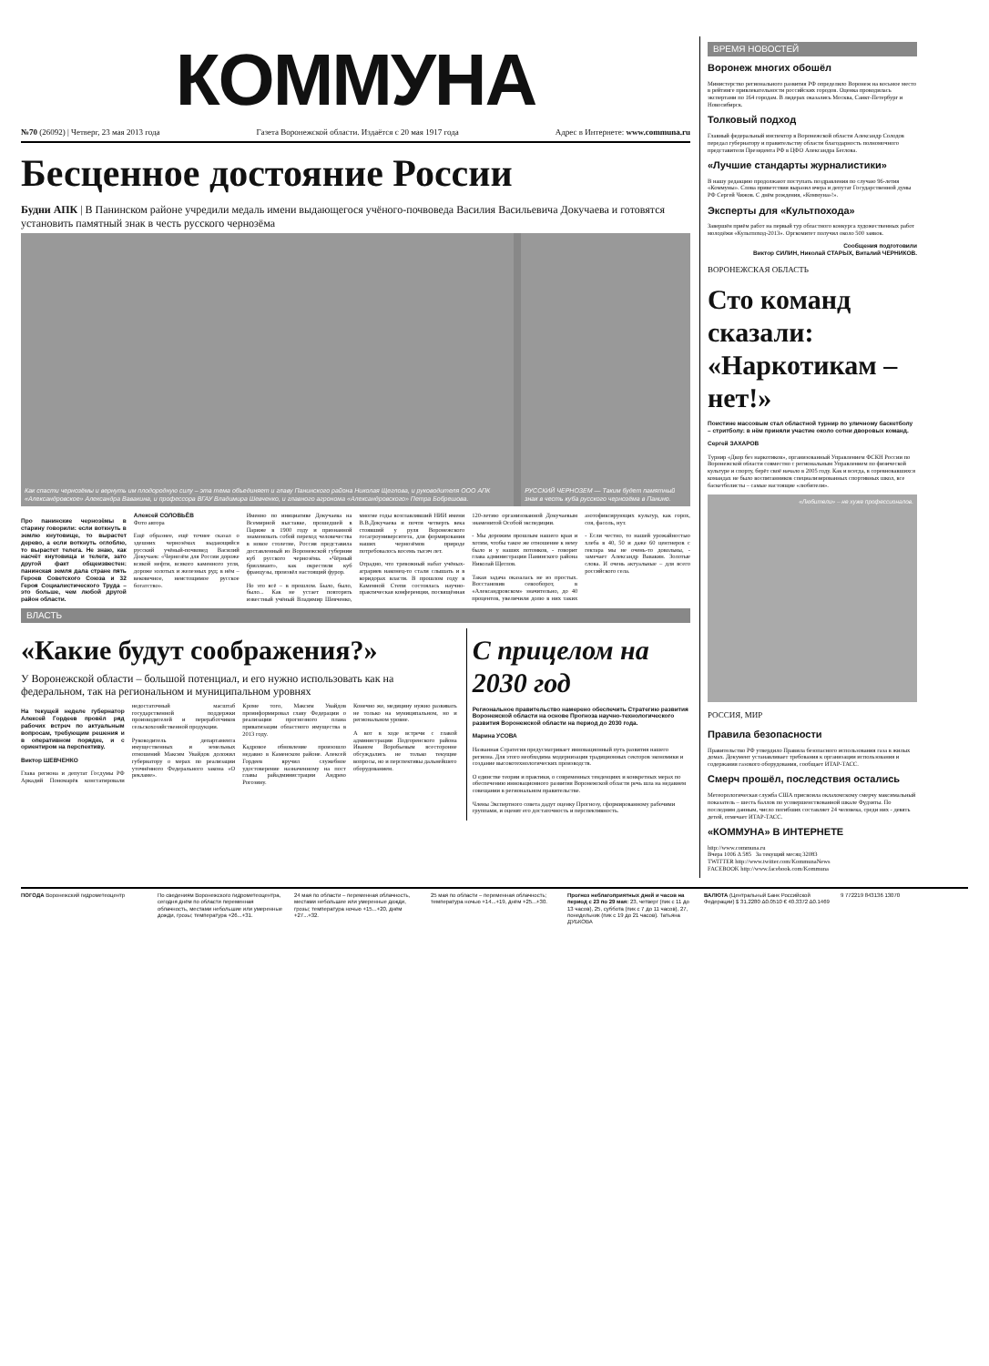КОММУНА
№70 (26092) | Четверг, 23 мая 2013 года Газета Воронежской области. Издаётся с 20 мая 1917 года Адрес в Интернете: www.communa.ru
Бесценное достояние России
Будни АПК | В Панинском районе учредили медаль имени выдающегося учёного-почвоведа Василия Васильевича Докучаева и готовятся установить памятный знак в честь русского чернозёма
Как спасти чернозёмы и вернуть им плодородную силу – эта тема объединяет и главу Панинского района Николая Щеглова, и руководителя ООО АПК «Александровское» Александра Вавакина, и профессора ВГАУ Владимира Шевченко, и главного агронома «Александровского» Петра Бобрешова.
РУССКИЙ ЧЕРНОЗЕМ — Таким будет памятный знак в честь куба русского чернозёма в Панино.
Про панинские чернозёмы в старину говорили: если воткнуть в землю кнутовище, то вырастет дерево, а если воткнуть оглоблю, то вырастет телега. Не знаю, как насчёт кнутовища и телеги, зато другой факт общеизвестен: панинская земля дала стране пять Героев Советского Союза и 32 Героя Социалистического Труда – это больше, чем любой другой район области.
Алексей СОЛОВЬЁВ
Фото автора
Ещё образнее, ещё точнее сказал о здешних чернозёмах выдающийся русский учёный-почвовед Василий Докучаев: «Чернозём для России дороже всякой нефти, всякого каменного угля, дороже золотых и железных руд; в нём – вековечное, неистощимое русское богатство».
Именно по инициативе Докучаева на Всемирной выставке, прошедшей в Париже в 1900 году и признанной знаменовать собой переход человечества в новое столетие, Россия представила доставленный из Воронежской губернии куб русского чернозёма. «Чёрный бриллиант», как окрестили куб французы, произвёл настоящий фурор.
Но это всё – в прошлом. Было, было, было... Как не устает повторять известный учёный Владимир Шевченко, многие годы возглавлявший НИИ имени В.В.Докучаева и почти четверть века стоявший у руля Воронежского госагроуниверситета, для формирования наших чернозёмов природе потребовалось восемь тысяч лет.
Отрадно, что тревожный набат учёных-аграриев наконец-то стали слышать и в коридорах власти. В прошлом году в Каменной Степи состоялась научно-практическая конференция, посвящённая 120-летию организованной Докучаевым знаменитой Особой экспедиции.
- Мы дорожим прошлым нашего края и хотим, чтобы такое же отношение к нему было и у наших потомков, - говорит глава администрации Панинского района Николай Щеглов.
Такая задача оказалась не из простых. Восстановив севооборот, в «Александровском» значительно, до 40 процентов, увеличили долю в них таких азотофиксирующих культур, как горох, соя, фасоль, нут.
- Если честно, то нашей урожайностью хлеба в 40, 50 и даже 60 центнеров с гектара мы не очень-то довольны, - замечает Александр Вавакин. Золотые слова. И очень актуальные – для всего российского села.
ВЛАСТЬ
«Какие будут соображения?»
У Воронежской области – большой потенциал, и его нужно использовать как на федеральном, так на региональном и муниципальном уровнях
На текущей неделе губернатор Алексей Гордеев провёл ряд рабочих встреч по актуальным вопросам, требующим решения и в оперативном порядке, и с ориентиром на перспективу.
Виктор ШЕВЧЕНКО
Глава региона и депутат Госдумы РФ Аркадий Пономарёв констатировали недостаточный масштаб государственной поддержки производителей и переработчиков сельскохозяйственной продукции.
Руководитель департамента имущественных и земельных отношений Максим Увайдов доложил губернатору о мерах по реализации уточнённого Федерального закона «О рекламе».
Кроме того, Максим Увайдов проинформировал главу Федерации о реализации прогнозного плана приватизации областного имущества в 2013 году.
Кадровое обновление произошло недавно в Каменском районе. Алексей Гордеев вручил служебное удостоверение назначенному на пост главы райадминистрации Андрею Рогозину.
Конечно же, медицину нужно развивать не только на муниципальном, но и региональном уровне.
А вот в ходе встречи с главой администрации Подгоренского района Иваном Воробьевым всесторонне обсуждались не только текущие вопросы, но и перспективы дальнейшего оборудованием.
С прицелом на 2030 год
Региональное правительство намерено обеспечить Стратегию развития Воронежской области на основе Прогноза научно-технологического развития Воронежской области на период до 2030 года.
Марина УСОВА
Названная Стратегия предусматривает инновационный путь развития нашего региона. Для этого необходима модернизация традиционных секторов экономики и создание высокотехнологических производств.
О единстве теории и практики, о современных тенденциях и конкретных мерах по обеспечению инновационного развития Воронежской области речь шла на недавнем совещании в региональном правительстве.
Члены Экспертного совета дадут оценку Прогнозу, сформированному рабочими группами, и оценят его достаточность и перспективность.
ВРЕМЯ НОВОСТЕЙ
Воронеж многих обошёл
Министерство регионального развития РФ определило Воронеж на восьмое место в рейтинге привлекательности российских городов. Оценка проводилась экспертами по 164 городам. В лидерах оказались Москва, Санкт-Петербург и Новосибирск.
Толковый подход
Главный федеральный инспектор в Воронежской области Александр Солодов передал губернатору и правительству области благодарность полномочного представителя Президента РФ в ЦФО Александра Беглова.
«Лучшие стандарты журналистики»
В нашу редакцию продолжают поступать поздравления по случаю 96-летия «Коммуны». Слова приветствия выразил вчера и депутат Государственной думы РФ Сергей Чижов. С днём рождения, «Коммуна»!».
Эксперты для «Культпохода»
Завершён приём работ на первый тур областного конкурса художественных работ молодёжи «Культпоход-2013». Оргкомитет получил около 500 заявок.
Сообщения подготовили
Виктор СИЛИН, Николай СТАРЫХ, Виталий ЧЕРНИКОВ.
ВОРОНЕЖСКАЯ ОБЛАСТЬ
Сто команд сказали: «Наркотикам – нет!»
Поистине массовым стал областной турнир по уличному баскетболу – стритболу: в нём приняли участие около сотни дворовых команд.
Сергей ЗАХАРОВ
Турнир «Двор без наркотиков», организованный Управлением ФСКН России по Воронежской области совместно с региональным Управлением по физической культуре и спорту, берёт своё начало в 2005 году. Как и всегда, в соревновавшихся командах не было воспитанников специализированных спортивных школ, все баскетболисты – самые настоящие «любители».
«Любители» – не хуже профессионалов.
РОССИЯ, МИР
Правила безопасности
Правительство РФ утвердило Правила безопасного использования газа в жилых домах. Документ устанавливает требования к организации использования и содержания газового оборудования, сообщает ИТАР-ТАСС.
Смерч прошёл, последствия остались
Метеорологическая служба США присвоила оклахомскому смерчу максимальный показатель – шесть баллов по усовершенствованной шкале Фудзиты. По последним данным, число погибших составляет 24 человека, среди них - девять детей, отмечает ИТАР-ТАСС.
«КОММУНА» В ИНТЕРНЕТЕ
http://www.communa.ru
Вчера 1006 Δ 585 За текущий месяц 32083
TWITTER http://www.twitter.com/KommunaNews
FACEBOOK http://www.facebook.com/Kommuna
ПОГОДА Воронежский гидрометеоцентр
По сведениям Воронежского гидрометеоцентра, сегодня днём по области переменная облачность, местами небольшие или умеренные дожди, грозы; температура +26...+31.
24 мая по области – переменная облачность, местами небольшие или умеренные дожди, грозы; температура ночью +15...+20, днём +27...+32.
25 мая по области – переменная облачность; температура ночью +14...+19, днём +25...+30.
Прогноз неблагоприятных дней и часов на период с 23 по 29 мая: 23, четверг (пик с 11 до 13 часов), 25, суббота (пик с 7 до 11 часов), 27, понедельник (пик с 19 до 21 часов). Татьяна ДУБКОВА
ВАЛЮТА (Центральный Банк Российской Федерации) $ 31.2280 Δ0.0510 € 40.3372 Δ0.1469
9 772219 843136 13070